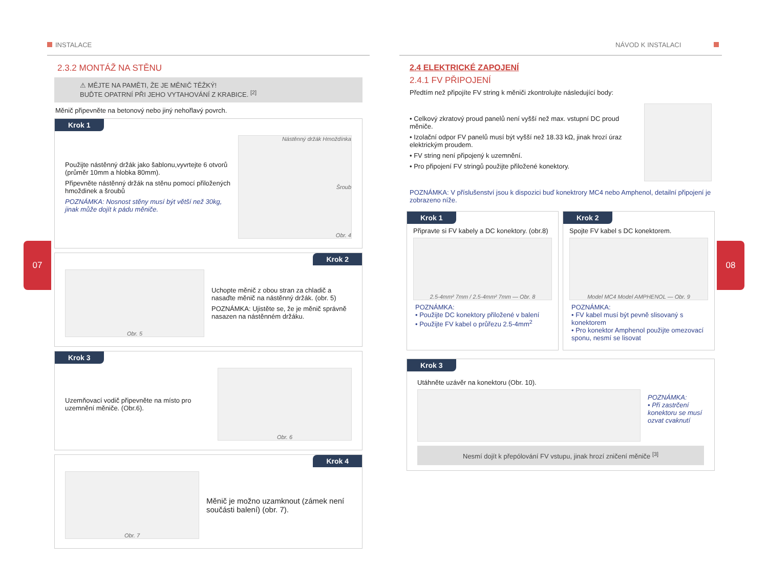07 08
INSTALACE
2.3.2 MONTÁŽ NA STĚNU
⚠ MĚJTE NA PAMĚTI, ŽE JE MĚNIČ TĚŽKÝ!
BUĎTE OPATRNÍ PŘI JEHO VYTAHOVÁNÍ Z KRABICE. <sup>[2]</sup>
Měnič připevněte na betonový nebo jiný nehořlavý povrch.
Krok 1
Použijte nástěnný držák jako šablonu,vyvrtejte 6 otvorů (průměr 10mm a hlobka 80mm).
Připevněte nástěnný držák na stěnu pomocí přiložených hmoždinek a šroubů
POZNÁMKA: Nosnost stěny musí být větší než 30kg, jinak může dojít k pádu měniče.
Nástěnný držák Hmoždínka
Šroub
Obr. 4
Krok 2
Obr. 5
Uchopte měnič z obou stran za chladič a nasaďte měnič na nástěnný držák. (obr. 5)
POZNÁMKA: Ujistěte se, že je měnič správně nasazen na nástěnném držáku.
Krok 3
Uzemňovací vodič připevněte na místo pro uzemnění měniče. (Obr.6).
Obr. 6
Krok 4
Obr. 7
Měnič je možno uzamknout (zámek není součásti balení) (obr. 7).
NÁVOD K INSTALACI
2.4 ELEKTRICKÉ ZAPOJENÍ
2.4.1 FV PŘIPOJENÍ
Předtím než připojíte FV string k měniči zkontrolujte následující body:
• Celkový zkratový proud panelů není vyšší než max. vstupní DC proud měniče.
• Izolační odpor FV panelů musí být vyšší než 18.33 kΩ, jinak hrozí úraz elektrickým proudem.
• FV string není připojený k uzemnění.
• Pro připojení FV stringů použijte přiložené konektory.
POZNÁMKA: V příslušenství jsou k dispozici buď konektrory MC4 nebo Amphenol, detailní připojení je zobrazeno níže.
Krok 1
Připravte si FV kabely a DC konektory. (obr.8)
2.5-4mm² 7mm / 2.5-4mm² 7mm — Obr. 8
POZNÁMKA:
• Použijte DC konektory přiložené v balení
• Použijte FV kabel o průřezu 2.5-4mm<sup>2</sup>
Krok 2
Spojte FV kabel s DC konektorem.
Model MC4 Model AMPHENOL — Obr. 9
POZNÁMKA:
• FV kabel musí být pevně slisovaný s konektorem
• Pro konektor Amphenol použijte omezovací sponu, nesmí se lisovat
Krok 3
Utáhněte uzávěr na konektoru (Obr. 10).
POZNÁMKA:
• Při zastrčení konektoru se musí ozvat cvaknutí
Nesmí dojít k přepólování FV vstupu, jinak hrozí zničení měniče <sup>[3]</sup>